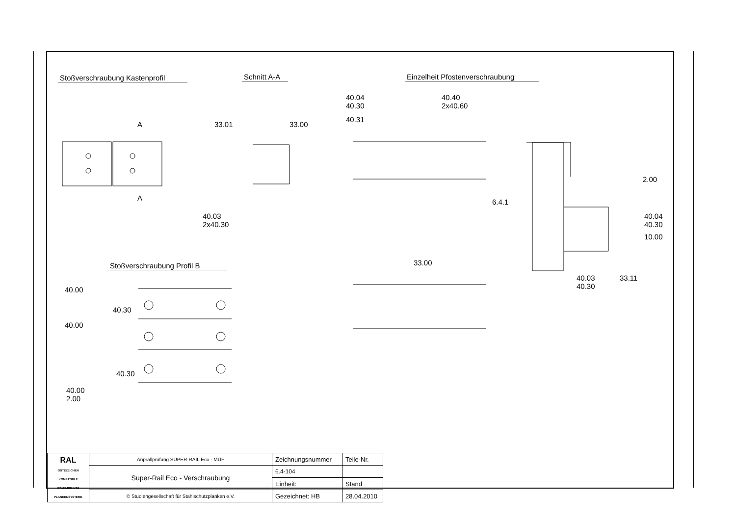Stoßverschraubung Kastenprofil
Schnitt A-A
Einzelheit Pfostenverschraubung
Stoßverschraubung Profil B
A
A
33.01 33.00
40.03
2x40.30
40.04
40.30
40.31
40.40
2x40.60
2.00
6.4.1
40.04
40.30
10.00
33.00
40.03
40.30
33.11
40.00
40.30
40.00
40.30
40.00
2.00
| RAL GÜTEZEICHEN KOMPATIBLE STAHLSCHUTZ PLANKENSYSTEME | Anprallprüfung SUPER-RAIL Eco - MÜF | Zeichnungsnummer | Teile-Nr. |
| | Super-Rail Eco - Verschraubung | 6.4-104 | |
| | | Einheit: | Stand |
| | © Studiengesellschaft für Stahlschutzplanken e.V. | Gezeichnet: HB | 28.04.2010 |